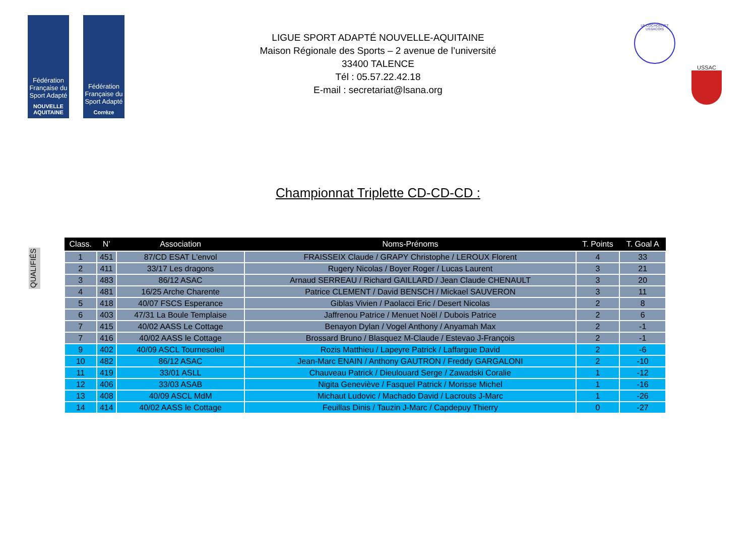Fédération Française du Sport Adapté
NOUVELLE AQUITAINE
Fédération Française du Sport Adapté
Corrèze
LIGUE SPORT ADAPTÉ NOUVELLE-AQUITAINE
Maison Régionale des Sports – 2 avenue de l’université
33400 TALENCE
Tél : 05.57.22.42.18
E-mail : secretariat@lsana.org
LE COCHONNET USSACOIS
USSAC
Championnat Triplette CD-CD-CD :
QUALIFIÉS
| Class. | N’ | Association | Noms-Prénoms | T. Points | T. Goal A |
| --- | --- | --- | --- | --- | --- |
| 1 | 451 | 87/CD ESAT L'envol | FRAISSEIX Claude / GRAPY Christophe / LEROUX Florent | 4 | 33 |
| 2 | 411 | 33/17 Les dragons | Rugery Nicolas / Boyer Roger / Lucas Laurent | 3 | 21 |
| 3 | 483 | 86/12 ASAC | Arnaud SERREAU / Richard GAILLARD / Jean Claude CHENAULT | 3 | 20 |
| 4 | 481 | 16/25 Arche Charente | Patrice CLEMENT / David BENSCH / Mickael SAUVERON | 3 | 11 |
| 5 | 418 | 40/07 FSCS Esperance | Giblas Vivien / Paolacci Eric / Desert Nicolas | 2 | 8 |
| 6 | 403 | 47/31 La Boule Templaise | Jaffrenou Patrice / Menuet Noël / Dubois Patrice | 2 | 6 |
| 7 | 415 | 40/02 AASS Le Cottage | Benayon Dylan / Vogel Anthony / Anyamah Max | 2 | -1 |
| 7 | 416 | 40/02 AASS le Cottage | Brossard Bruno / Blasquez M-Claude / Estevao J-François | 2 | -1 |
| 9 | 402 | 40/09 ASCL Tournesoleil | Rozis Matthieu / Lapeyre Patrick / Laffargue David | 2 | -6 |
| 10 | 482 | 86/12 ASAC | Jean-Marc ENAIN / Anthony GAUTRON / Freddy GARGALONI | 2 | -10 |
| 11 | 419 | 33/01 ASLL | Chauveau Patrick / Dieulouard Serge / Zawadski Coralie | 1 | -12 |
| 12 | 406 | 33/03 ASAB | Nigita Geneviève / Fasquel Patrick / Morisse Michel | 1 | -16 |
| 13 | 408 | 40/09 ASCL MdM | Michaut Ludovic / Machado David / Lacrouts J-Marc | 1 | -26 |
| 14 | 414 | 40/02 AASS le Cottage | Feuillas Dinis / Tauzin J-Marc / Capdepuy Thierry | 0 | -27 |